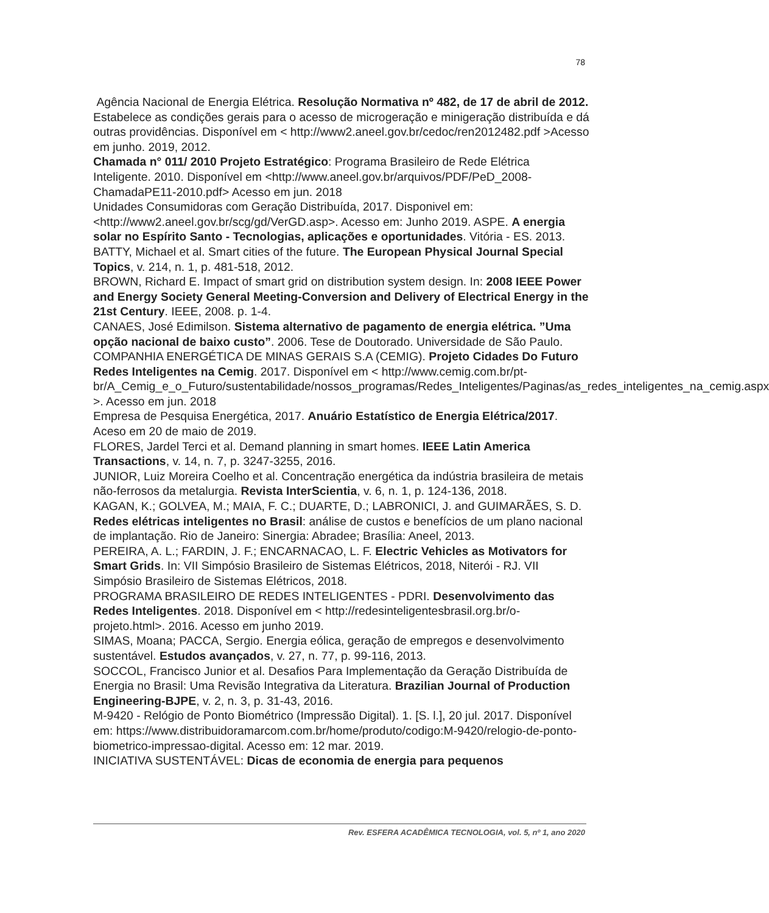78
Agência Nacional de Energia Elétrica. Resolução Normativa nº 482, de 17 de abril de 2012. Estabelece as condições gerais para o acesso de microgeração e minigeração distribuída e dá outras providências. Disponível em < http://www2.aneel.gov.br/cedoc/ren2012482.pdf >Acesso em junho. 2019, 2012.
Chamada n° 011/ 2010 Projeto Estratégico: Programa Brasileiro de Rede Elétrica Inteligente. 2010. Disponível em <http://www.aneel.gov.br/arquivos/PDF/PeD_2008-ChamadaPE11-2010.pdf> Acesso em jun. 2018
Unidades Consumidoras com Geração Distribuída, 2017. Disponivel em: <http://www2.aneel.gov.br/scg/gd/VerGD.asp>. Acesso em: Junho 2019. ASPE. A energia solar no Espírito Santo - Tecnologias, aplicações e oportunidades. Vitória - ES. 2013.
BATTY, Michael et al. Smart cities of the future. The European Physical Journal Special Topics, v. 214, n. 1, p. 481-518, 2012.
BROWN, Richard E. Impact of smart grid on distribution system design. In: 2008 IEEE Power and Energy Society General Meeting-Conversion and Delivery of Electrical Energy in the 21st Century. IEEE, 2008. p. 1-4.
CANAES, José Edimilson. Sistema alternativo de pagamento de energia elétrica. ”Uma opção nacional de baixo custo”. 2006. Tese de Doutorado. Universidade de São Paulo.
COMPANHIA ENERGÉTICA DE MINAS GERAIS S.A (CEMIG). Projeto Cidades Do Futuro Redes Inteligentes na Cemig. 2017. Disponível em < http://www.cemig.com.br/pt-br/A_Cemig_e_o_Futuro/sustentabilidade/nossos_programas/Redes_Inteligentes/Paginas/as_redes_inteligentes_na_cemig.aspx >. Acesso em jun. 2018
Empresa de Pesquisa Energética, 2017. Anuário Estatístico de Energia Elétrica/2017. Aceso em 20 de maio de 2019.
FLORES, Jardel Terci et al. Demand planning in smart homes. IEEE Latin America Transactions, v. 14, n. 7, p. 3247-3255, 2016.
JUNIOR, Luiz Moreira Coelho et al. Concentração energética da indústria brasileira de metais não-ferrosos da metalurgia. Revista InterScientia, v. 6, n. 1, p. 124-136, 2018.
KAGAN, K.; GOLVEA, M.; MAIA, F. C.; DUARTE, D.; LABRONICI, J. and GUIMARÃES, S. D. Redes elétricas inteligentes no Brasil: análise de custos e benefícios de um plano nacional de implantação. Rio de Janeiro: Sinergia: Abradee; Brasília: Aneel, 2013.
PEREIRA, A. L.; FARDIN, J. F.; ENCARNACAO, L. F. Electric Vehicles as Motivators for Smart Grids. In: VII Simpósio Brasileiro de Sistemas Elétricos, 2018, Niterói - RJ. VII Simpósio Brasileiro de Sistemas Elétricos, 2018.
PROGRAMA BRASILEIRO DE REDES INTELIGENTES - PDRI. Desenvolvimento das Redes Inteligentes. 2018. Disponível em < http://redesinteligentesbrasil.org.br/o-projeto.html>. 2016. Acesso em junho 2019.
SIMAS, Moana; PACCA, Sergio. Energia eólica, geração de empregos e desenvolvimento sustentável. Estudos avançados, v. 27, n. 77, p. 99-116, 2013.
SOCCOL, Francisco Junior et al. Desafios Para Implementação da Geração Distribuída de Energia no Brasil: Uma Revisão Integrativa da Literatura. Brazilian Journal of Production Engineering-BJPE, v. 2, n. 3, p. 31-43, 2016.
M-9420 - Relógio de Ponto Biométrico (Impressão Digital). 1. [S. l.], 20 jul. 2017. Disponível em: https://www.distribuidoramarcom.com.br/home/produto/codigo:M-9420/relogio-de-ponto-biometrico-impressao-digital. Acesso em: 12 mar. 2019.
INICIATIVA SUSTENTÁVEL: Dicas de economia de energia para pequenos
Rev. ESFERA ACADÊMICA TECNOLOGIA, vol. 5, nº 1, ano 2020